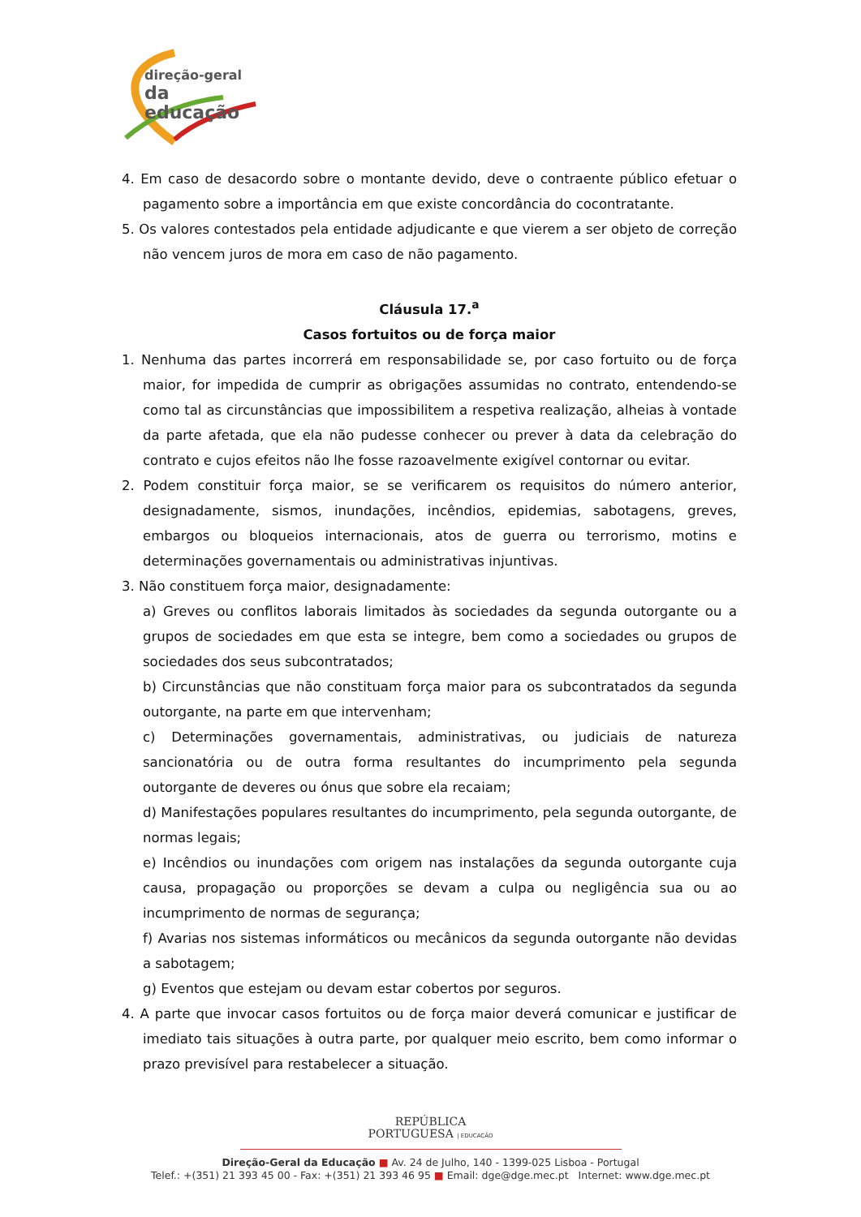direção-geral
da educação
4. Em caso de desacordo sobre o montante devido, deve o contraente público efetuar o pagamento sobre a importância em que existe concordância do cocontratante.
5. Os valores contestados pela entidade adjudicante e que vierem a ser objeto de correção não vencem juros de mora em caso de não pagamento.
Cláusula 17.<sup>a</sup>
Casos fortuitos ou de força maior
1. Nenhuma das partes incorrerá em responsabilidade se, por caso fortuito ou de força maior, for impedida de cumprir as obrigações assumidas no contrato, entendendo-se como tal as circunstâncias que impossibilitem a respetiva realização, alheias à vontade da parte afetada, que ela não pudesse conhecer ou prever à data da celebração do contrato e cujos efeitos não lhe fosse razoavelmente exigível contornar ou evitar.
2. Podem constituir força maior, se se verificarem os requisitos do número anterior, designadamente, sismos, inundações, incêndios, epidemias, sabotagens, greves, embargos ou bloqueios internacionais, atos de guerra ou terrorismo, motins e determinações governamentais ou administrativas injuntivas.
3. Não constituem força maior, designadamente:
a) Greves ou conflitos laborais limitados às sociedades da segunda outorgante ou a grupos de sociedades em que esta se integre, bem como a sociedades ou grupos de sociedades dos seus subcontratados;
b) Circunstâncias que não constituam força maior para os subcontratados da segunda outorgante, na parte em que intervenham;
c) Determinações governamentais, administrativas, ou judiciais de natureza sancionatória ou de outra forma resultantes do incumprimento pela segunda outorgante de deveres ou ónus que sobre ela recaiam;
d) Manifestações populares resultantes do incumprimento, pela segunda outorgante, de normas legais;
e) Incêndios ou inundações com origem nas instalações da segunda outorgante cuja causa, propagação ou proporções se devam a culpa ou negligência sua ou ao incumprimento de normas de segurança;
f) Avarias nos sistemas informáticos ou mecânicos da segunda outorgante não devidas a sabotagem;
g) Eventos que estejam ou devam estar cobertos por seguros.
4. A parte que invocar casos fortuitos ou de força maior deverá comunicar e justificar de imediato tais situações à outra parte, por qualquer meio escrito, bem como informar o prazo previsível para restabelecer a situação.
REPÚBLICA
PORTUGUESA | EDUCAÇÃO
Direção-Geral da Educação ■ Av. 24 de Julho, 140 - 1399-025 Lisboa - Portugal
Telef.: +(351) 21 393 45 00 - Fax: +(351) 21 393 46 95 ■ Email: dge@dge.mec.pt Internet: www.dge.mec.pt